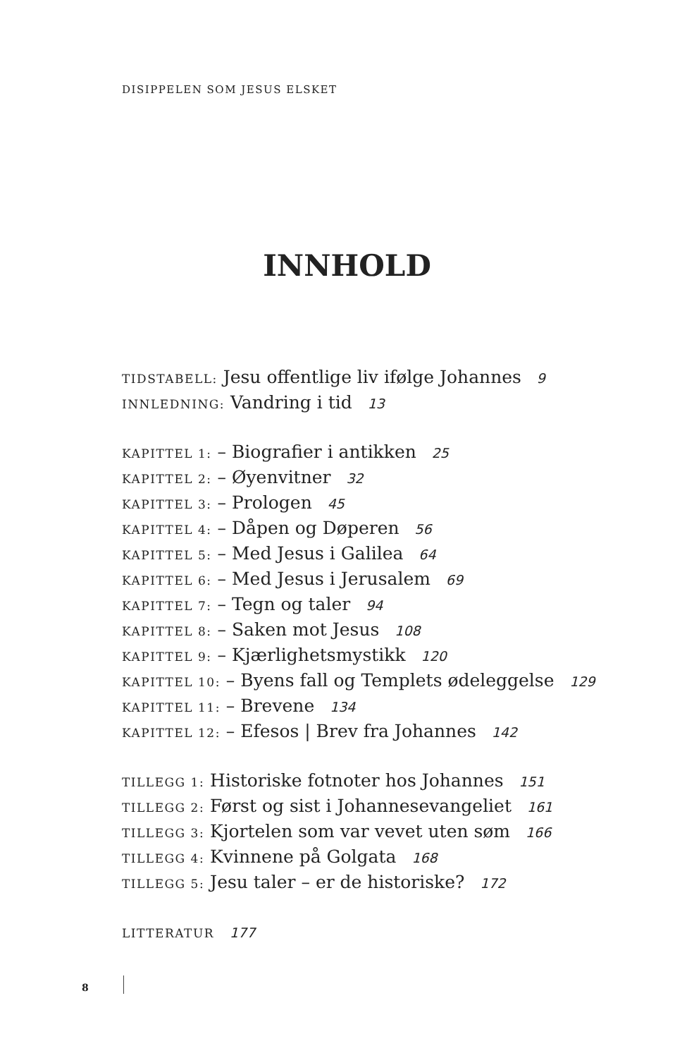DISIPPELEN SOM JESUS ELSKET
INNHOLD
TIDSTABELL: Jesu offentlige liv ifølge Johannes 9
INNLEDNING: Vandring i tid 13
KAPITTEL 1: – Biografier i antikken 25
KAPITTEL 2: – Øyenvitner 32
KAPITTEL 3: – Prologen 45
KAPITTEL 4: – Dåpen og Døperen 56
KAPITTEL 5: – Med Jesus i Galilea 64
KAPITTEL 6: – Med Jesus i Jerusalem 69
KAPITTEL 7: – Tegn og taler 94
KAPITTEL 8: – Saken mot Jesus 108
KAPITTEL 9: – Kjærlighetsmystikk 120
KAPITTEL 10: – Byens fall og Templets ødeleggelse 129
KAPITTEL 11: – Brevene 134
KAPITTEL 12: – Efesos | Brev fra Johannes 142
TILLEGG 1: Historiske fotnoter hos Johannes 151
TILLEGG 2: Først og sist i Johannesevangeliet 161
TILLEGG 3: Kjortelen som var vevet uten søm 166
TILLEGG 4: Kvinnene på Golgata 168
TILLEGG 5: Jesu taler – er de historiske? 172
LITTERATUR 177
8